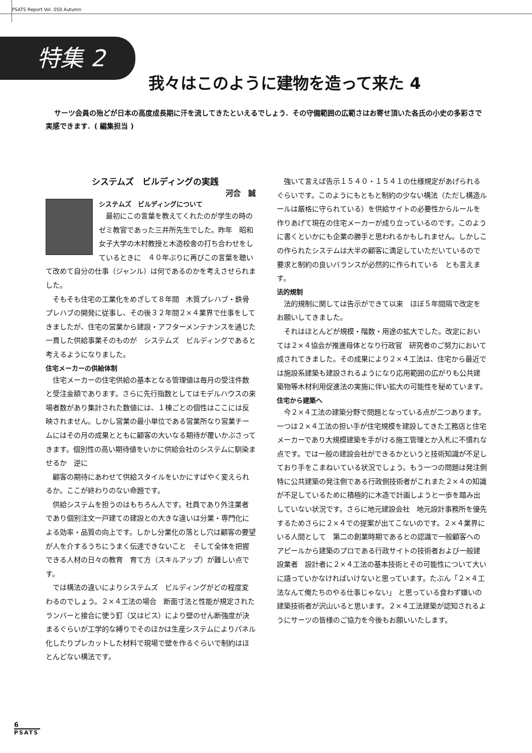PSATS Report Vol. 050 Autumn
特集 2
我々はこのように建物を造って来た 4
サーツ会員の殆どが日本の高度成長期に汗を流してきたといえるでしょう．その守備範囲の広範さはお寄せ頂いた各氏の小史の多彩さで実感できます．( 編集担当 )
システムズ　ビルディングの実践
河合　誠
システムズ　ビルディングについて
最初にこの言葉を教えてくれたのが学生の時のゼミ教官であった三井所先生でした。昨年　昭和女子大学の木村教授と木造校舎の打ち合わせをしているときに　４０年ぶりに再びこの言葉を聴いて改めて自分の仕事（ジャンル）は何であるのかを考えさせられました。
そもそも住宅の工業化をめざして８年間　木質プレハブ・鉄骨プレハブの開発に従事し、その後３２年間２×４業界で仕事をしてきましたが、住宅の営業から建設・アフターメンテナンスを通じた一貫した供給事業そのものが　システムズ　ビルディングであると考えるようになりました。
住宅メーカーの供給体制
住宅メーカーの住宅供給の基本となる管理値は毎月の受注件数と受注金額であります。さらに先行指数としてはモデルハウスの来場者数があり集計された数値には、１棟ごとの個性はここには反映されません。しかし営業の最小単位である営業所なり営業チームにはその月の成果とともに顧客の大いなる期待が覆いかぶさってきます。個別性の高い期待値をいかに供給会社のシステムに馴染ませるか　逆に
顧客の期待にあわせて供給スタイルをいかにすばやく変えられるか。ここが終わりのない命題です。
供給システムを担うのはもちろん人です。社員であり外注業者であり個別注文一戸建ての建設との大きな違いは分業・専門化による効率・品質の向上です。しかし分業化の落とし穴は顧客の要望が人を介するうちにうまく伝達できないこと　そして全体を把握できる人材の日々の教育　育て方（スキルアップ）が難しい点です。
では構法の違いによりシステムズ　ビルディングがどの程度変わるのでしょう。２×４工法の場合　断面寸法と性能が規定されたランバーと接合に使う釘（又はビス）により壁のせん断強度が決まるぐらいが工学的な縛りでそのほかは生産システムによりパネル化したりプレカットした材料で現場で壁を作るぐらいで制約はほとんどない構法です。
強いて言えば告示１５４０・１５４１の仕様規定があげられるぐらいです。このようにもともと制約の少ない構法（ただし構造ルールは厳格に守られている）を供給サイトの必要性からルールを作りあげて現在の住宅メーカーが成り立っているのです。このように書くといかにも企業の勝手と思われるかもしれません。しかしこの作られたシステムは大半の顧客に満足していただいているので要求と制約の良いバランスが必然的に作られている　とも言えます。
法的規制
法的規制に関しては告示ができて以来　ほぼ５年間隔で改定をお願いしてきました。
それはほとんどが規模・階数・用途の拡大でした。改定においては２×４協会が推進母体となり行政官　研究者のご努力において成されてきました。その成果により２×４工法は、住宅から最近では施設系建築も建設されるようになり応用範囲の広がりも公共建築物等木材利用促進法の実施に伴い拡大の可能性を秘めています。
住宅から建築へ
今２×４工法の建築分野で問題となっている点が二つあります。一つは２×４工法の担い手が住宅規模を建設してきた工務店と住宅メーカーであり大規模建築を手がける施工管理とか入札に不慣れな点です。では一般の建設会社ができるかというと技術知識が不足しており手をこまねいている状況でしょう。もう一つの問題は発注側　特に公共建築の発注側である行政側技術者がこれまた２×４の知識が不足しているために積極的に木造で計画しようと一歩を踏み出していない状況です。さらに地元建設会社　地元設計事務所を優先するためさらに２×４での提案が出てこないのです。２×４業界にいる人間として　第二の創業時期であるとの認識で一般顧客へのアピールから建築のプロである行政サイトの技術者および一般建設業者　設計者に２×４工法の基本技術とその可能性について大いに語っていかなければいけないと思っています。たぶん「２×４工法なんて俺たちのやる仕事じゃない」 と思っている食わず嫌いの建築技術者が沢山いると思います。２×４工法建築が認知されるようにサーツの皆様のご協力を今後もお願いいたします。
6
PSATS